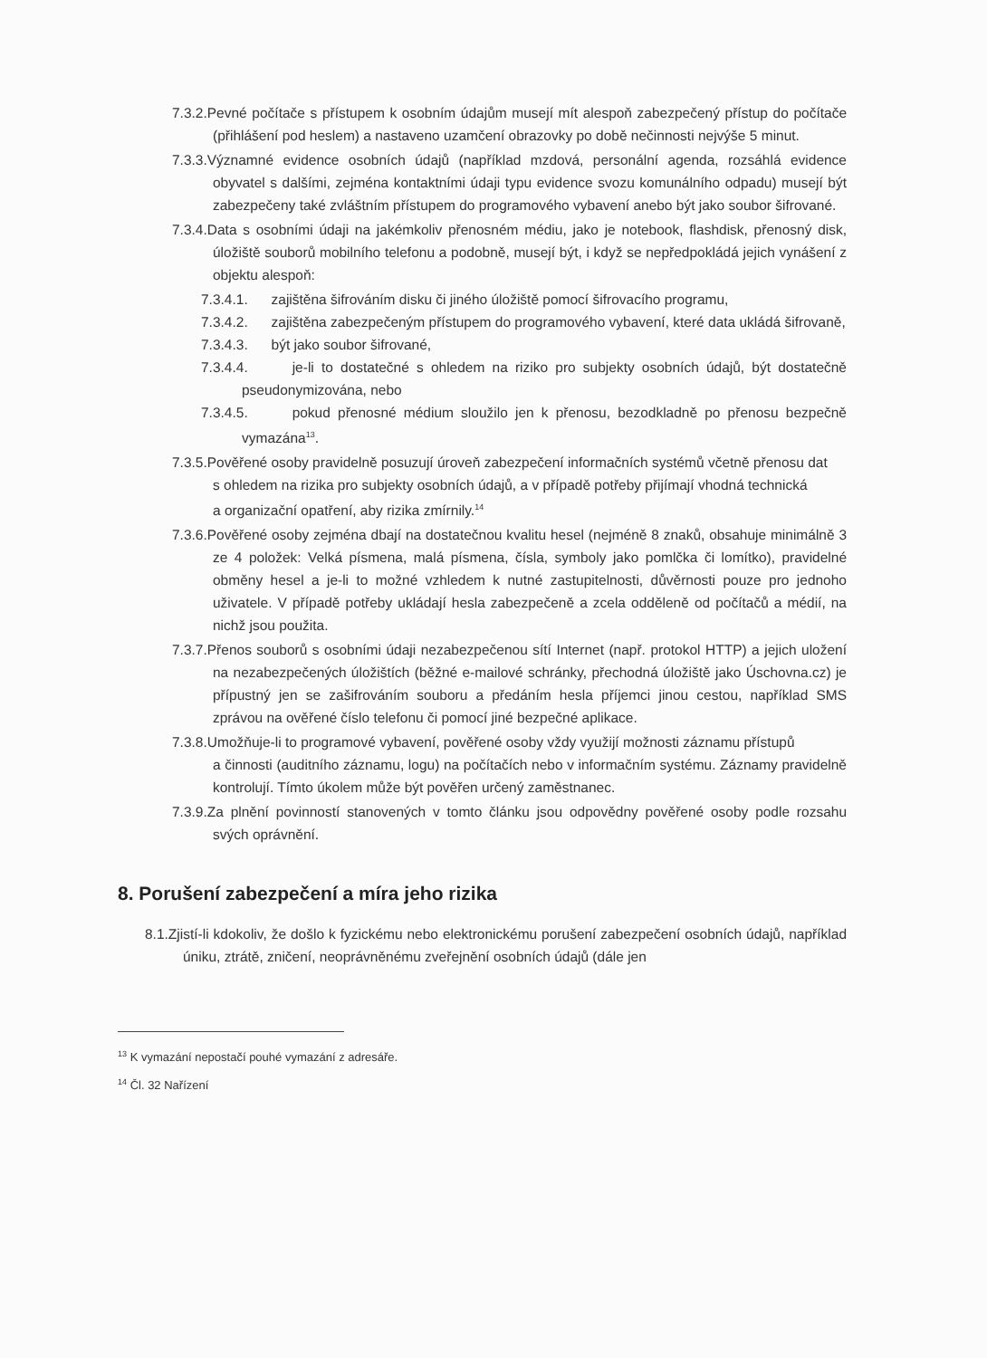7.3.2.Pevné počítače s přístupem k osobním údajům musejí mít alespoň zabezpečený přístup do počítače (přihlášení pod heslem) a nastaveno uzamčení obrazovky po době nečinnosti nejvýše 5 minut.
7.3.3.Významné evidence osobních údajů (například mzdová, personální agenda, rozsáhlá evidence obyvatel s dalšími, zejména kontaktními údaji typu evidence svozu komunálního odpadu) musejí být zabezpečeny také zvláštním přístupem do programového vybavení anebo být jako soubor šifrované.
7.3.4.Data s osobními údaji na jakémkoliv přenosném médiu, jako je notebook, flashdisk, přenosný disk, úložiště souborů mobilního telefonu a podobně, musejí být, i když se nepředpokládá jejich vynášení z objektu alespoň:
7.3.4.1. zajištěna šifrováním disku či jiného úložiště pomocí šifrovacího programu,
7.3.4.2. zajištěna zabezpečeným přístupem do programového vybavení, které data ukládá šifrovaně,
7.3.4.3. být jako soubor šifrované,
7.3.4.4. je-li to dostatečné s ohledem na riziko pro subjekty osobních údajů, být dostatečně pseudonymizována, nebo
7.3.4.5. pokud přenosné médium sloužilo jen k přenosu, bezodkladně po přenosu bezpečně vymazána<sup>13</sup>.
7.3.5.Pověřené osoby pravidelně posuzují úroveň zabezpečení informačních systémů včetně přenosu dat
s ohledem na rizika pro subjekty osobních údajů, a v případě potřeby přijímají vhodná technická
a organizační opatření, aby rizika zmírnily.<sup>14</sup>
7.3.6.Pověřené osoby zejména dbají na dostatečnou kvalitu hesel (nejméně 8 znaků, obsahuje minimálně 3 ze 4 položek: Velká písmena, malá písmena, čísla, symboly jako pomlčka či lomítko), pravidelné obměny hesel a je-li to možné vzhledem k nutné zastupitelnosti, důvěrnosti pouze pro jednoho uživatele. V případě potřeby ukládají hesla zabezpečeně a zcela odděleně od počítačů a médií, na nichž jsou použita.
7.3.7.Přenos souborů s osobními údaji nezabezpečenou sítí Internet (např. protokol HTTP) a jejich uložení na nezabezpečených úložištích (běžné e-mailové schránky, přechodná úložiště jako Úschovna.cz) je přípustný jen se zašifrováním souboru a předáním hesla příjemci jinou cestou, například SMS zprávou na ověřené číslo telefonu či pomocí jiné bezpečné aplikace.
7.3.8.Umožňuje-li to programové vybavení, pověřené osoby vždy využijí možnosti záznamu přístupů
a činnosti (auditního záznamu, logu) na počítačích nebo v informačním systému. Záznamy pravidelně kontrolují. Tímto úkolem může být pověřen určený zaměstnanec.
7.3.9.Za plnění povinností stanovených v tomto článku jsou odpovědny pověřené osoby podle rozsahu svých oprávnění.
8. Porušení zabezpečení a míra jeho rizika
8.1.Zjistí-li kdokoliv, že došlo k fyzickému nebo elektronickému porušení zabezpečení osobních údajů, například úniku, ztrátě, zničení, neoprávněnému zveřejnění osobních údajů (dále jen
<sup>13</sup> K vymazání nepostačí pouhé vymazání z adresáře.
<sup>14</sup> Čl. 32 Nařízení